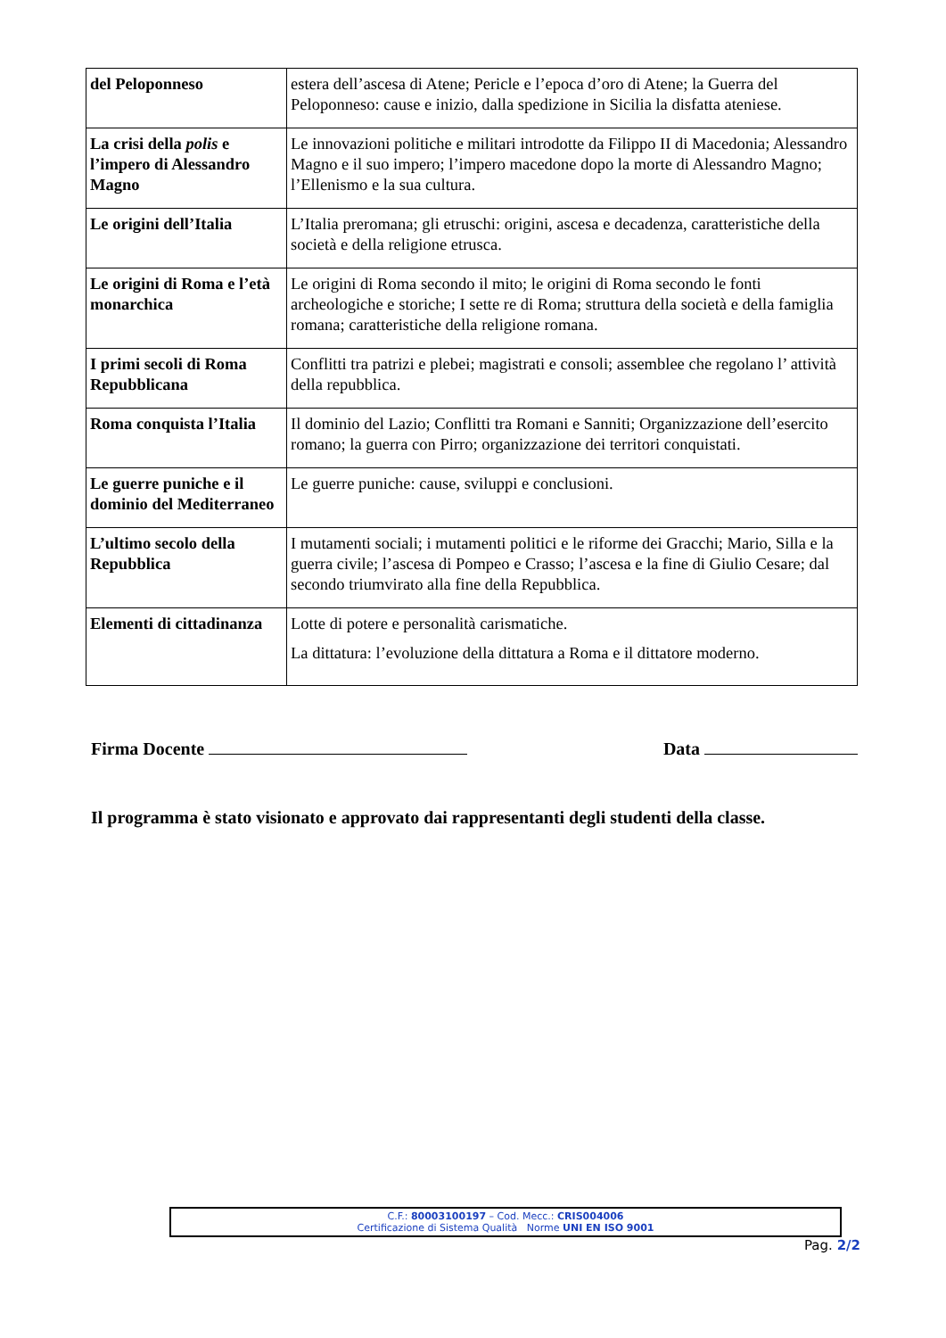| del Peloponneso | estera dell’ascesa di Atene; Pericle e l’epoca d’oro di Atene; la Guerra del Peloponneso: cause e inizio, dalla spedizione in Sicilia la disfatta ateniese. |
| La crisi della polis e l’impero di Alessandro Magno | Le innovazioni politiche e militari introdotte da Filippo II di Macedonia; Alessandro Magno e il suo impero; l’impero macedone dopo la morte di Alessandro Magno; l’Ellenismo e la sua cultura. |
| Le origini dell’Italia | L’Italia preromana; gli etruschi: origini, ascesa e decadenza, caratteristiche della società e della religione etrusca. |
| Le origini di Roma e l’età monarchica | Le origini di Roma secondo il mito; le origini di Roma secondo le fonti archeologiche e storiche; I sette re di Roma; struttura della società e della famiglia romana; caratteristiche della religione romana. |
| I primi secoli di Roma Repubblicana | Conflitti tra patrizi e plebei; magistrati e consoli; assemblee che regolano l’ attività della repubblica. |
| Roma conquista l’Italia | Il dominio del Lazio; Conflitti tra Romani e Sanniti; Organizzazione dell’esercito romano; la guerra con Pirro; organizzazione dei territori conquistati. |
| Le guerre puniche e il dominio del Mediterraneo | Le guerre puniche: cause, sviluppi e conclusioni. |
| L’ultimo secolo della Repubblica | I mutamenti sociali; i mutamenti politici e le riforme dei Gracchi; Mario, Silla e la guerra civile; l’ascesa di Pompeo e Crasso; l’ascesa e la fine di Giulio Cesare; dal secondo triumvirato alla fine della Repubblica. |
| Elementi di cittadinanza | Lotte di potere e personalità carismatiche. La dittatura: l’evoluzione della dittatura a Roma e il dittatore moderno. |
Firma Docente Data
Il programma è stato visionato e approvato dai rappresentanti degli studenti della classe.
C.F.: 80003100197 – Cod. Mecc.: CRIS004006
Certificazione di Sistema Qualità Norme UNI EN ISO 9001
Pag. 2/2